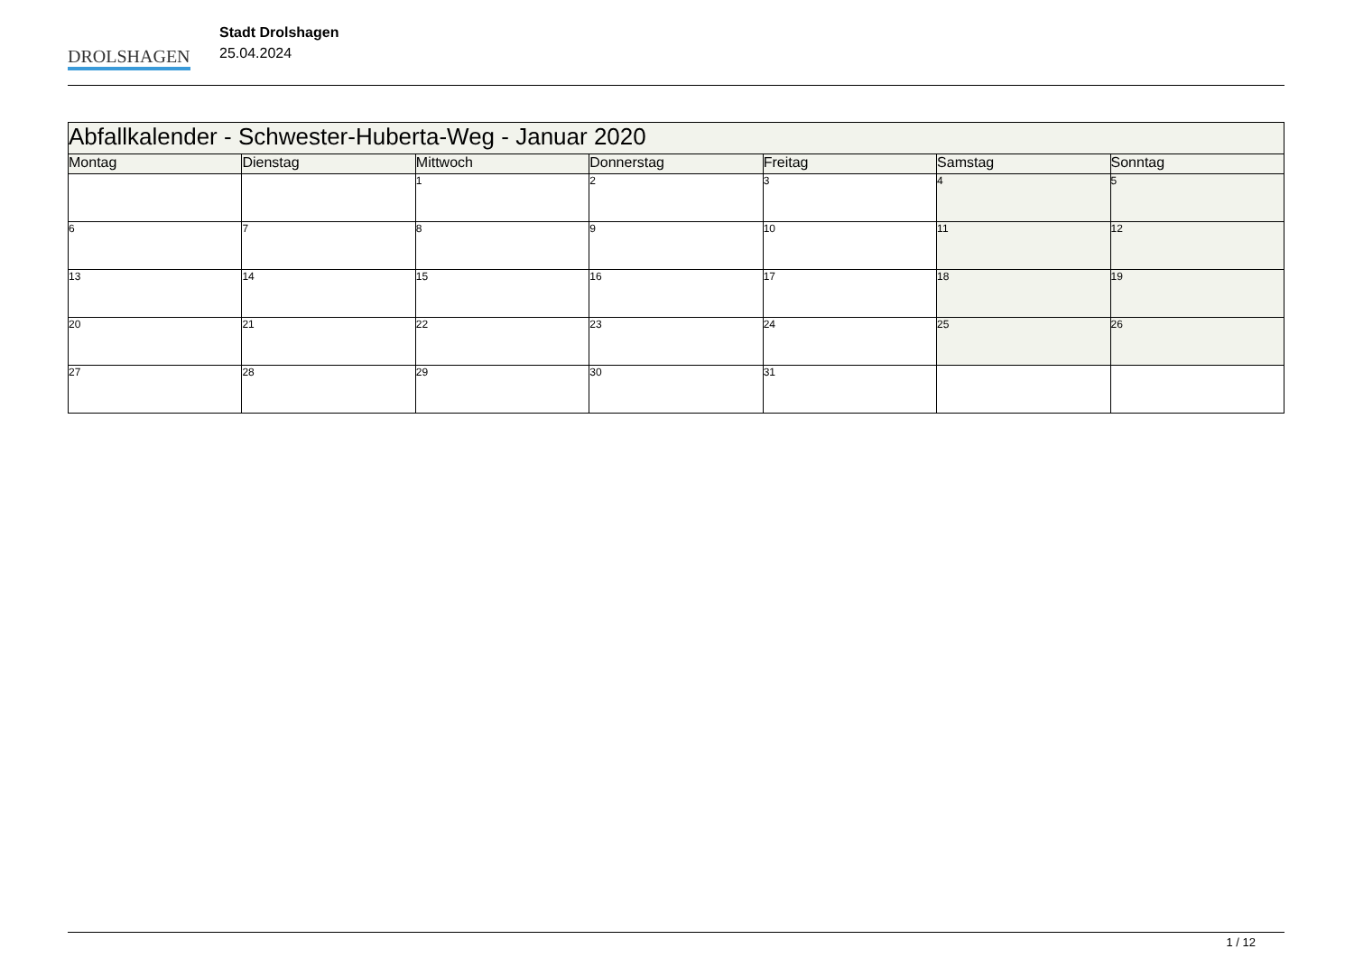DROLSHAGEN
Stadt Drolshagen
25.04.2024
| Abfallkalender - Schwester-Huberta-Weg - Januar 2020 | | | | | | |
| Montag | Dienstag | Mittwoch | Donnerstag | Freitag | Samstag | Sonntag |
| | | 1 | 2 | 3 | 4 | 5 |
| 6 | 7 | 8 | 9 | 10 | 11 | 12 |
| 13 | 14 | 15 | 16 | 17 | 18 | 19 |
| 20 | 21 | 22 | 23 | 24 | 25 | 26 |
| 27 | 28 | 29 | 30 | 31 | | |
1 / 12